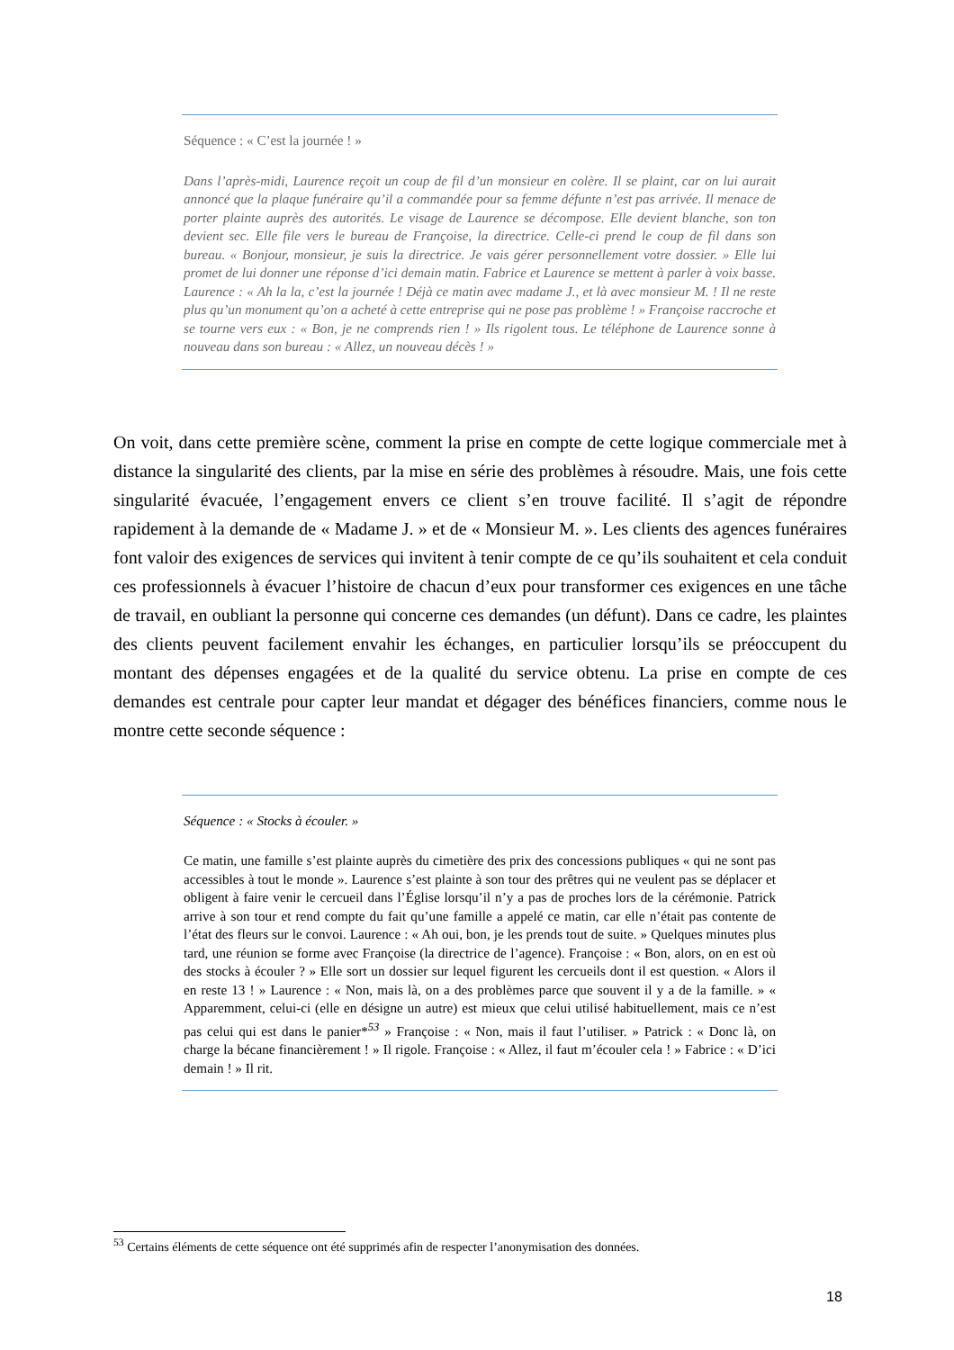Séquence : « C’est la journée ! »
Dans l’après-midi, Laurence reçoit un coup de fil d’un monsieur en colère. Il se plaint, car on lui aurait annoncé que la plaque funéraire qu’il a commandée pour sa femme défunte n’est pas arrivée. Il menace de porter plainte auprès des autorités. Le visage de Laurence se décompose. Elle devient blanche, son ton devient sec. Elle file vers le bureau de Françoise, la directrice. Celle-ci prend le coup de fil dans son bureau. « Bonjour, monsieur, je suis la directrice. Je vais gérer personnellement votre dossier. » Elle lui promet de lui donner une réponse d’ici demain matin. Fabrice et Laurence se mettent à parler à voix basse. Laurence : « Ah la la, c’est la journée ! Déjà ce matin avec madame J., et là avec monsieur M. ! Il ne reste plus qu’un monument qu’on a acheté à cette entreprise qui ne pose pas problème ! » Françoise raccroche et se tourne vers eux : « Bon, je ne comprends rien ! » Ils rigolent tous. Le téléphone de Laurence sonne à nouveau dans son bureau : « Allez, un nouveau décès ! »
On voit, dans cette première scène, comment la prise en compte de cette logique commerciale met à distance la singularité des clients, par la mise en série des problèmes à résoudre. Mais, une fois cette singularité évacuée, l’engagement envers ce client s’en trouve facilité. Il s’agit de répondre rapidement à la demande de « Madame J. » et de « Monsieur M. ». Les clients des agences funéraires font valoir des exigences de services qui invitent à tenir compte de ce qu’ils souhaitent et cela conduit ces professionnels à évacuer l’histoire de chacun d’eux pour transformer ces exigences en une tâche de travail, en oubliant la personne qui concerne ces demandes (un défunt). Dans ce cadre, les plaintes des clients peuvent facilement envahir les échanges, en particulier lorsqu’ils se préoccupent du montant des dépenses engagées et de la qualité du service obtenu. La prise en compte de ces demandes est centrale pour capter leur mandat et dégager des bénéfices financiers, comme nous le montre cette seconde séquence :
Séquence : « Stocks à écouler. »
Ce matin, une famille s’est plainte auprès du cimetière des prix des concessions publiques « qui ne sont pas accessibles à tout le monde ». Laurence s’est plainte à son tour des prêtres qui ne veulent pas se déplacer et obligent à faire venir le cercueil dans l’Église lorsqu’il n’y a pas de proches lors de la cérémonie. Patrick arrive à son tour et rend compte du fait qu’une famille a appelé ce matin, car elle n’était pas contente de l’état des fleurs sur le convoi. Laurence : « Ah oui, bon, je les prends tout de suite. » Quelques minutes plus tard, une réunion se forme avec Françoise (la directrice de l’agence). Françoise : « Bon, alors, on en est où des stocks à écouler ? » Elle sort un dossier sur lequel figurent les cercueils dont il est question. « Alors il en reste 13 ! » Laurence : « Non, mais là, on a des problèmes parce que souvent il y a de la famille. » « Apparemment, celui-ci (elle en désigne un autre) est mieux que celui utilisé habituellement, mais ce n’est pas celui qui est dans le panier*<sup>53</sup> » Françoise : « Non, mais il faut l’utiliser. » Patrick : « Donc là, on charge la bécane financièrement ! » Il rigole. Françoise : « Allez, il faut m’écouler cela ! » Fabrice : « D’ici demain ! » Il rit.
<sup>53</sup> Certains éléments de cette séquence ont été supprimés afin de respecter l’anonymisation des données.
18